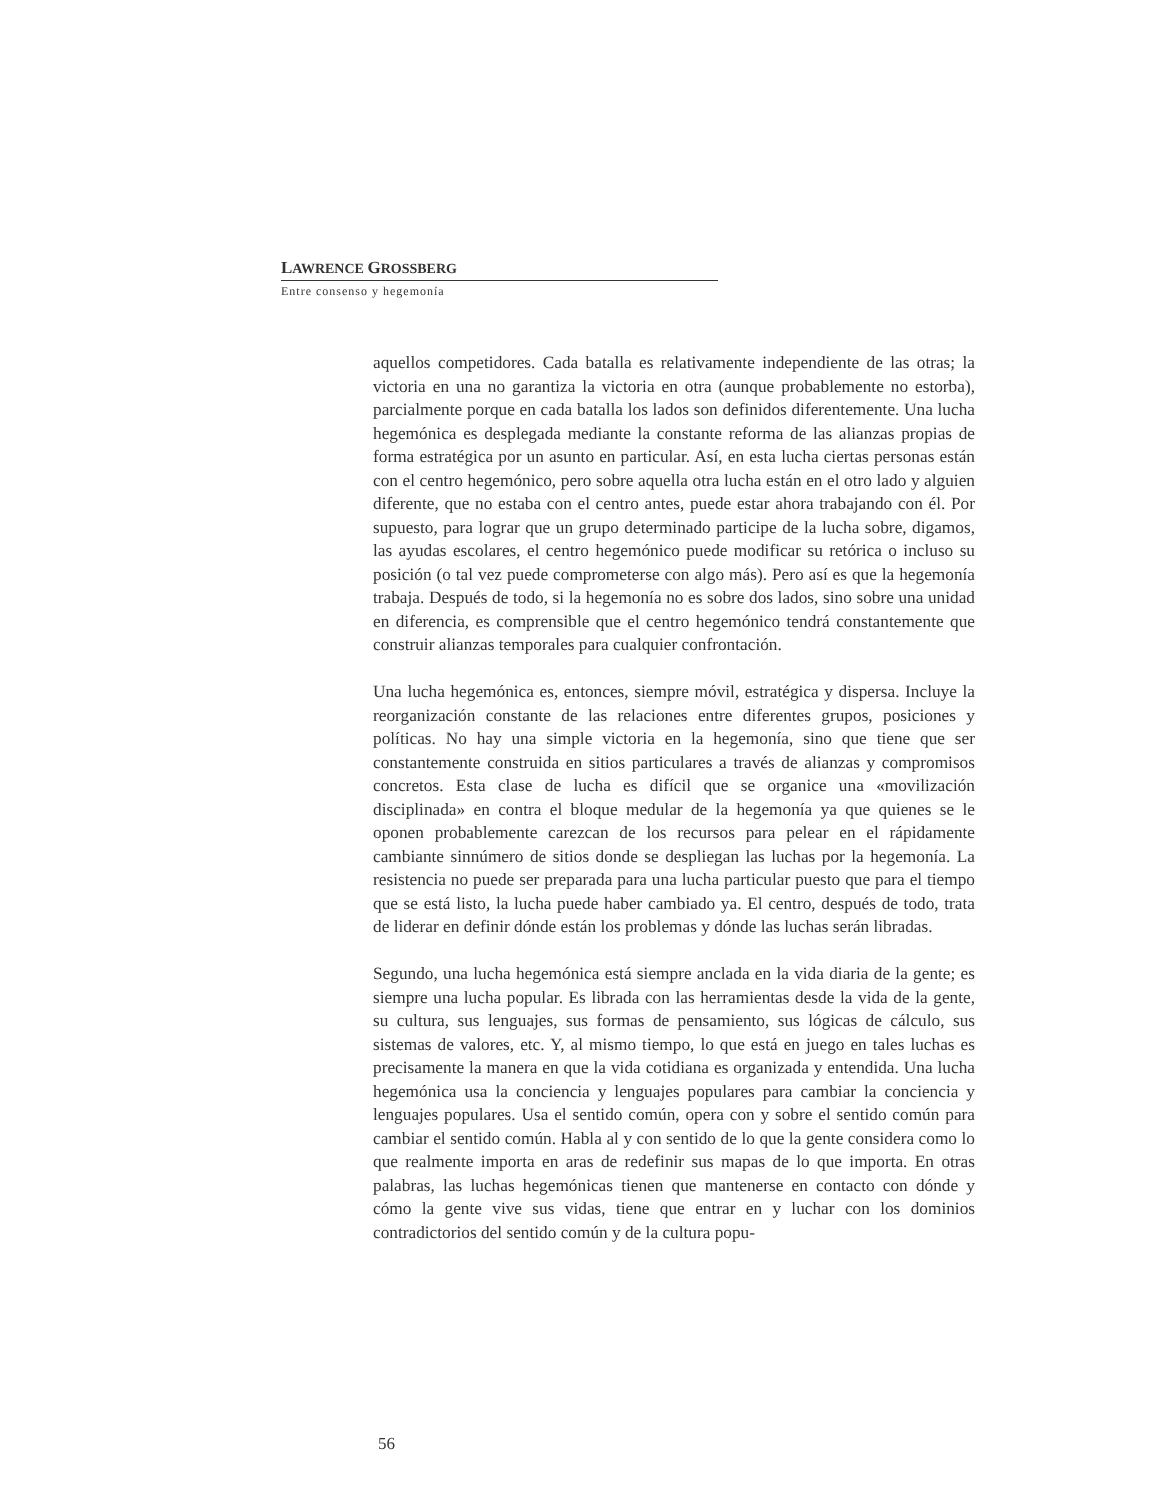LAWRENCE GROSSBERG
Entre consenso y hegemonía
aquellos competidores. Cada batalla es relativamente independiente de las otras; la victoria en una no garantiza la victoria en otra (aunque probablemente no estorba), parcialmente porque en cada batalla los lados son definidos diferentemente. Una lucha hegemónica es desplegada mediante la constante reforma de las alianzas propias de forma estratégica por un asunto en particular. Así, en esta lucha ciertas personas están con el centro hegemónico, pero sobre aquella otra lucha están en el otro lado y alguien diferente, que no estaba con el centro antes, puede estar ahora trabajando con él. Por supuesto, para lograr que un grupo determinado participe de la lucha sobre, digamos, las ayudas escolares, el centro hegemónico puede modificar su retórica o incluso su posición (o tal vez puede comprometerse con algo más). Pero así es que la hegemonía trabaja. Después de todo, si la hegemonía no es sobre dos lados, sino sobre una unidad en diferencia, es comprensible que el centro hegemónico tendrá constantemente que construir alianzas temporales para cualquier confrontación.
Una lucha hegemónica es, entonces, siempre móvil, estratégica y dispersa. Incluye la reorganización constante de las relaciones entre diferentes grupos, posiciones y políticas. No hay una simple victoria en la hegemonía, sino que tiene que ser constantemente construida en sitios particulares a través de alianzas y compromisos concretos. Esta clase de lucha es difícil que se organice una «movilización disciplinada» en contra el bloque medular de la hegemonía ya que quienes se le oponen probablemente carezcan de los recursos para pelear en el rápidamente cambiante sinnúmero de sitios donde se despliegan las luchas por la hegemonía. La resistencia no puede ser preparada para una lucha particular puesto que para el tiempo que se está listo, la lucha puede haber cambiado ya. El centro, después de todo, trata de liderar en definir dónde están los problemas y dónde las luchas serán libradas.
Segundo, una lucha hegemónica está siempre anclada en la vida diaria de la gente; es siempre una lucha popular. Es librada con las herramientas desde la vida de la gente, su cultura, sus lenguajes, sus formas de pensamiento, sus lógicas de cálculo, sus sistemas de valores, etc. Y, al mismo tiempo, lo que está en juego en tales luchas es precisamente la manera en que la vida cotidiana es organizada y entendida. Una lucha hegemónica usa la conciencia y lenguajes populares para cambiar la conciencia y lenguajes populares. Usa el sentido común, opera con y sobre el sentido común para cambiar el sentido común. Habla al y con sentido de lo que la gente considera como lo que realmente importa en aras de redefinir sus mapas de lo que importa. En otras palabras, las luchas hegemónicas tienen que mantenerse en contacto con dónde y cómo la gente vive sus vidas, tiene que entrar en y luchar con los dominios contradictorios del sentido común y de la cultura popu-
56